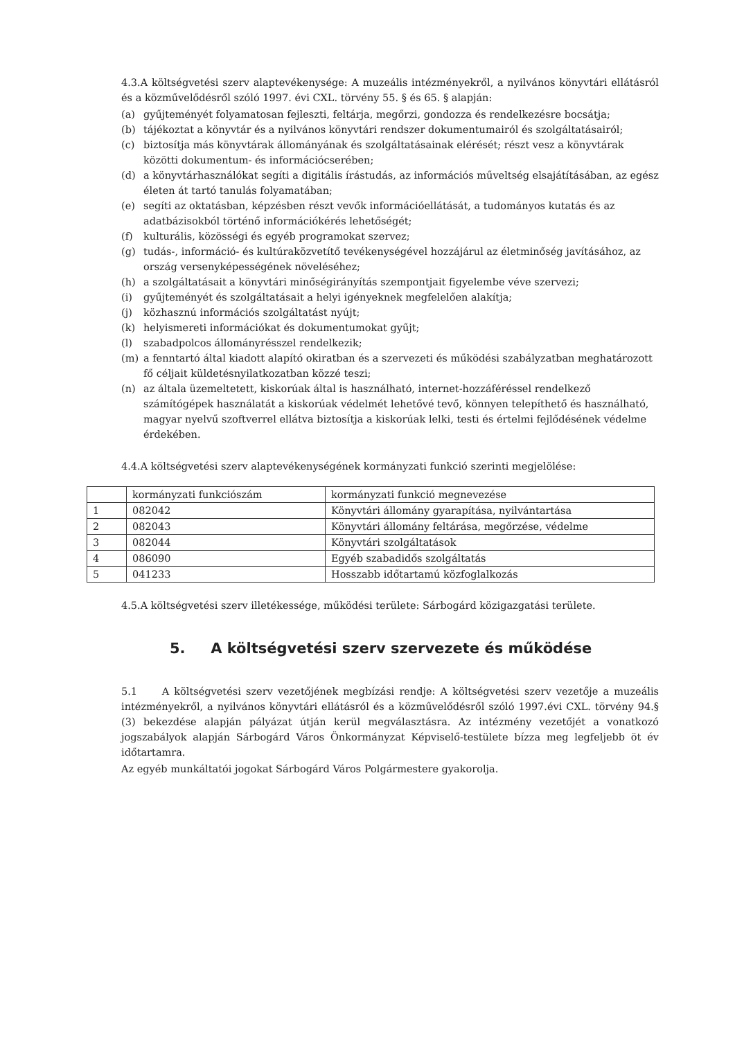4.3.A költségvetési szerv alaptevékenysége: A muzeális intézményekről, a nyilvános könyvtári ellátásról és a közművelődésről szóló 1997. évi CXL. törvény 55. § és 65. § alapján:
(a) gyűjteményét folyamatosan fejleszti, feltárja, megőrzi, gondozza és rendelkezésre bocsátja;
(b) tájékoztat a könyvtár és a nyilvános könyvtári rendszer dokumentumairól és szolgáltatásairól;
(c) biztosítja más könyvtárak állományának és szolgáltatásainak elérését; részt vesz a könyvtárak közötti dokumentum- és információcserében;
(d) a könyvtárhasználókat segíti a digitális írástudás, az információs műveltség elsajátításában, az egész életen át tartó tanulás folyamatában;
(e) segíti az oktatásban, képzésben részt vevők információellátását, a tudományos kutatás és az adatbázisokból történő információkérés lehetőségét;
(f) kulturális, közösségi és egyéb programokat szervez;
(g) tudás-, információ- és kultúraközvetítő tevékenységével hozzájárul az életminőség javításához, az ország versenyképességének növeléséhez;
(h) a szolgáltatásait a könyvtári minőségirányítás szempontjait figyelembe véve szervezi;
(i) gyűjteményét és szolgáltatásait a helyi igényeknek megfelelően alakítja;
(j) közhasznú információs szolgáltatást nyújt;
(k) helyismereti információkat és dokumentumokat gyűjt;
(l) szabadpolcos állományrésszel rendelkezik;
(m) a fenntartó által kiadott alapító okiratban és a szervezeti és működési szabályzatban meghatározott fő céljait küldetésnyilatkozatban közzé teszi;
(n) az általa üzemeltetett, kiskorúak által is használható, internet-hozzáféréssel rendelkező számítógépek használatát a kiskorúak védelmét lehetővé tevő, könnyen telepíthető és használható, magyar nyelvű szoftverrel ellátva biztosítja a kiskorúak lelki, testi és értelmi fejlődésének védelme érdekében.
4.4.A költségvetési szerv alaptevékenységének kormányzati funkció szerinti megjelölése:
| | kormányzati funkciószám | kormányzati funkció megnevezése |
| --- | --- | --- |
| 1 | 082042 | Könyvtári állomány gyarapítása, nyilvántartása |
| 2 | 082043 | Könyvtári állomány feltárása, megőrzése, védelme |
| 3 | 082044 | Könyvtári szolgáltatások |
| 4 | 086090 | Egyéb szabadidős szolgáltatás |
| 5 | 041233 | Hosszabb időtartamú közfoglalkozás |
4.5.A költségvetési szerv illetékessége, működési területe: Sárbogárd közigazgatási területe.
5. A költségvetési szerv szervezete és működése
5.1 A költségvetési szerv vezetőjének megbízási rendje: A költségvetési szerv vezetője a muzeális intézményekről, a nyilvános könyvtári ellátásról és a közművelődésről szóló 1997.évi CXL. törvény 94.§ (3) bekezdése alapján pályázat útján kerül megválasztásra. Az intézmény vezetőjét a vonatkozó jogszabályok alapján Sárbogárd Város Önkormányzat Képviselő-testülete bízza meg legfeljebb öt év időtartamra.
Az egyéb munkáltatói jogokat Sárbogárd Város Polgármestere gyakorolja.